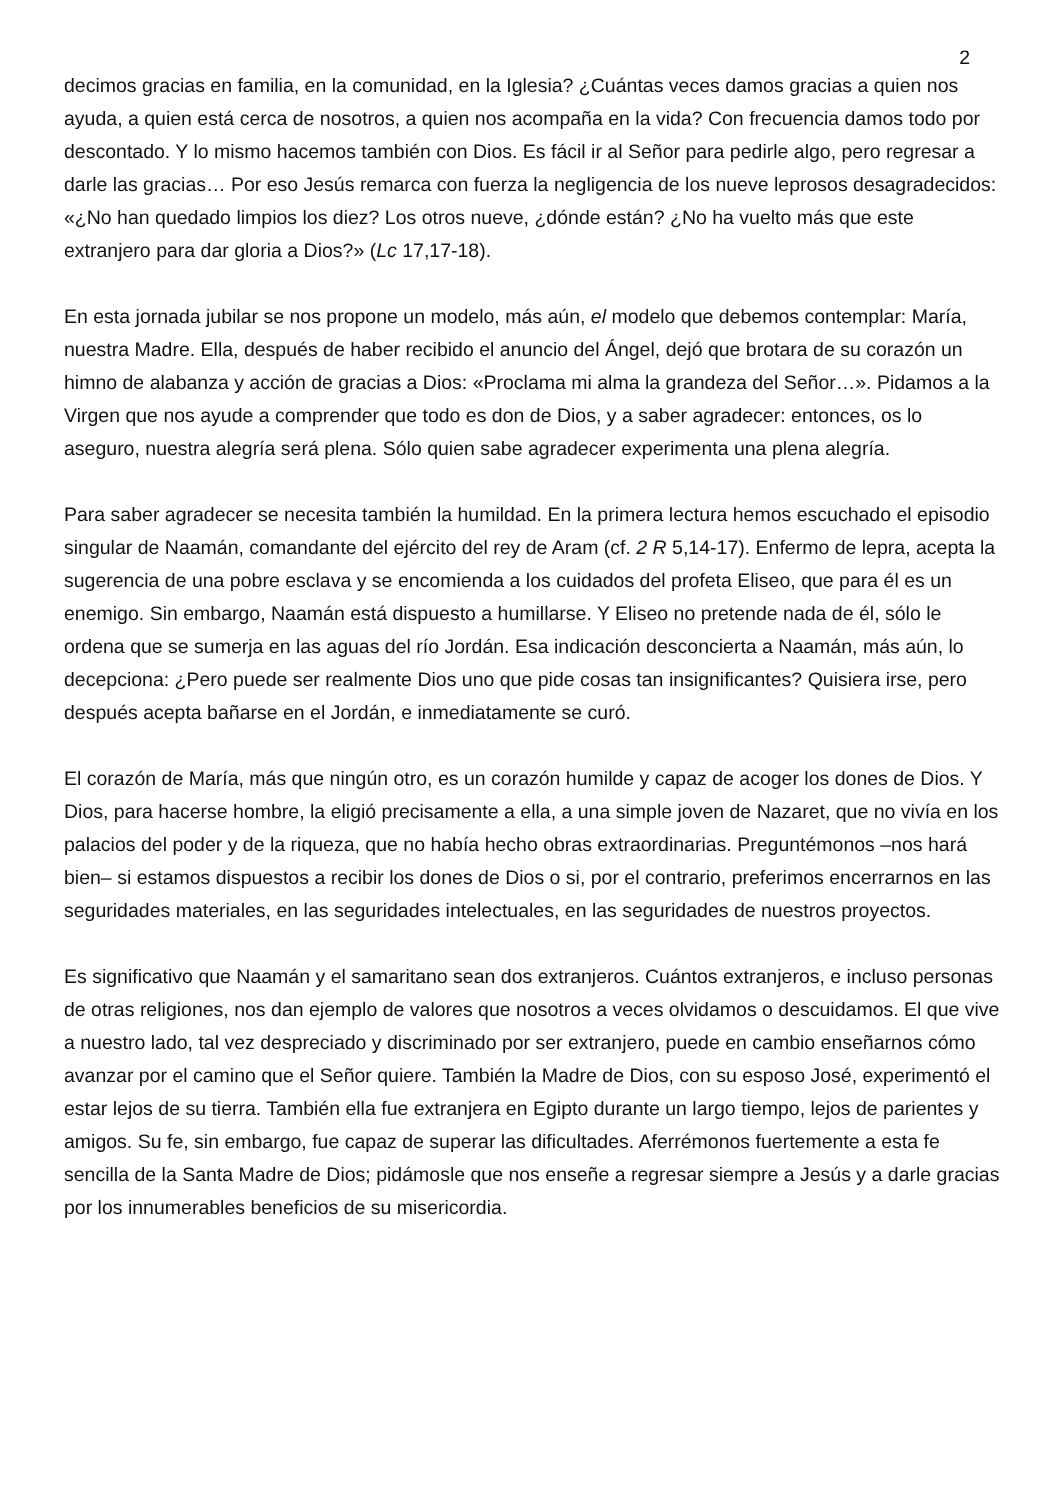2
decimos gracias en familia, en la comunidad, en la Iglesia? ¿Cuántas veces damos gracias a quien nos ayuda, a quien está cerca de nosotros, a quien nos acompaña en la vida? Con frecuencia damos todo por descontado. Y lo mismo hacemos también con Dios. Es fácil ir al Señor para pedirle algo, pero regresar a darle las gracias… Por eso Jesús remarca con fuerza la negligencia de los nueve leprosos desagradecidos: «¿No han quedado limpios los diez? Los otros nueve, ¿dónde están? ¿No ha vuelto más que este extranjero para dar gloria a Dios?» (Lc 17,17-18).
En esta jornada jubilar se nos propone un modelo, más aún, el modelo que debemos contemplar: María, nuestra Madre. Ella, después de haber recibido el anuncio del Ángel, dejó que brotara de su corazón un himno de alabanza y acción de gracias a Dios: «Proclama mi alma la grandeza del Señor…». Pidamos a la Virgen que nos ayude a comprender que todo es don de Dios, y a saber agradecer: entonces, os lo aseguro, nuestra alegría será plena. Sólo quien sabe agradecer experimenta una plena alegría.
Para saber agradecer se necesita también la humildad. En la primera lectura hemos escuchado el episodio singular de Naamán, comandante del ejército del rey de Aram (cf. 2 R 5,14-17). Enfermo de lepra, acepta la sugerencia de una pobre esclava y se encomienda a los cuidados del profeta Eliseo, que para él es un enemigo. Sin embargo, Naamán está dispuesto a humillarse. Y Eliseo no pretende nada de él, sólo le ordena que se sumerja en las aguas del río Jordán. Esa indicación desconcierta a Naamán, más aún, lo decepciona: ¿Pero puede ser realmente Dios uno que pide cosas tan insignificantes? Quisiera irse, pero después acepta bañarse en el Jordán, e inmediatamente se curó.
El corazón de María, más que ningún otro, es un corazón humilde y capaz de acoger los dones de Dios. Y Dios, para hacerse hombre, la eligió precisamente a ella, a una simple joven de Nazaret, que no vivía en los palacios del poder y de la riqueza, que no había hecho obras extraordinarias. Preguntémonos –nos hará bien– si estamos dispuestos a recibir los dones de Dios o si, por el contrario, preferimos encerrarnos en las seguridades materiales, en las seguridades intelectuales, en las seguridades de nuestros proyectos.
Es significativo que Naamán y el samaritano sean dos extranjeros. Cuántos extranjeros, e incluso personas de otras religiones, nos dan ejemplo de valores que nosotros a veces olvidamos o descuidamos. El que vive a nuestro lado, tal vez despreciado y discriminado por ser extranjero, puede en cambio enseñarnos cómo avanzar por el camino que el Señor quiere. También la Madre de Dios, con su esposo José, experimentó el estar lejos de su tierra. También ella fue extranjera en Egipto durante un largo tiempo, lejos de parientes y amigos. Su fe, sin embargo, fue capaz de superar las dificultades. Aferrémonos fuertemente a esta fe sencilla de la Santa Madre de Dios; pidámosle que nos enseñe a regresar siempre a Jesús y a darle gracias por los innumerables beneficios de su misericordia.